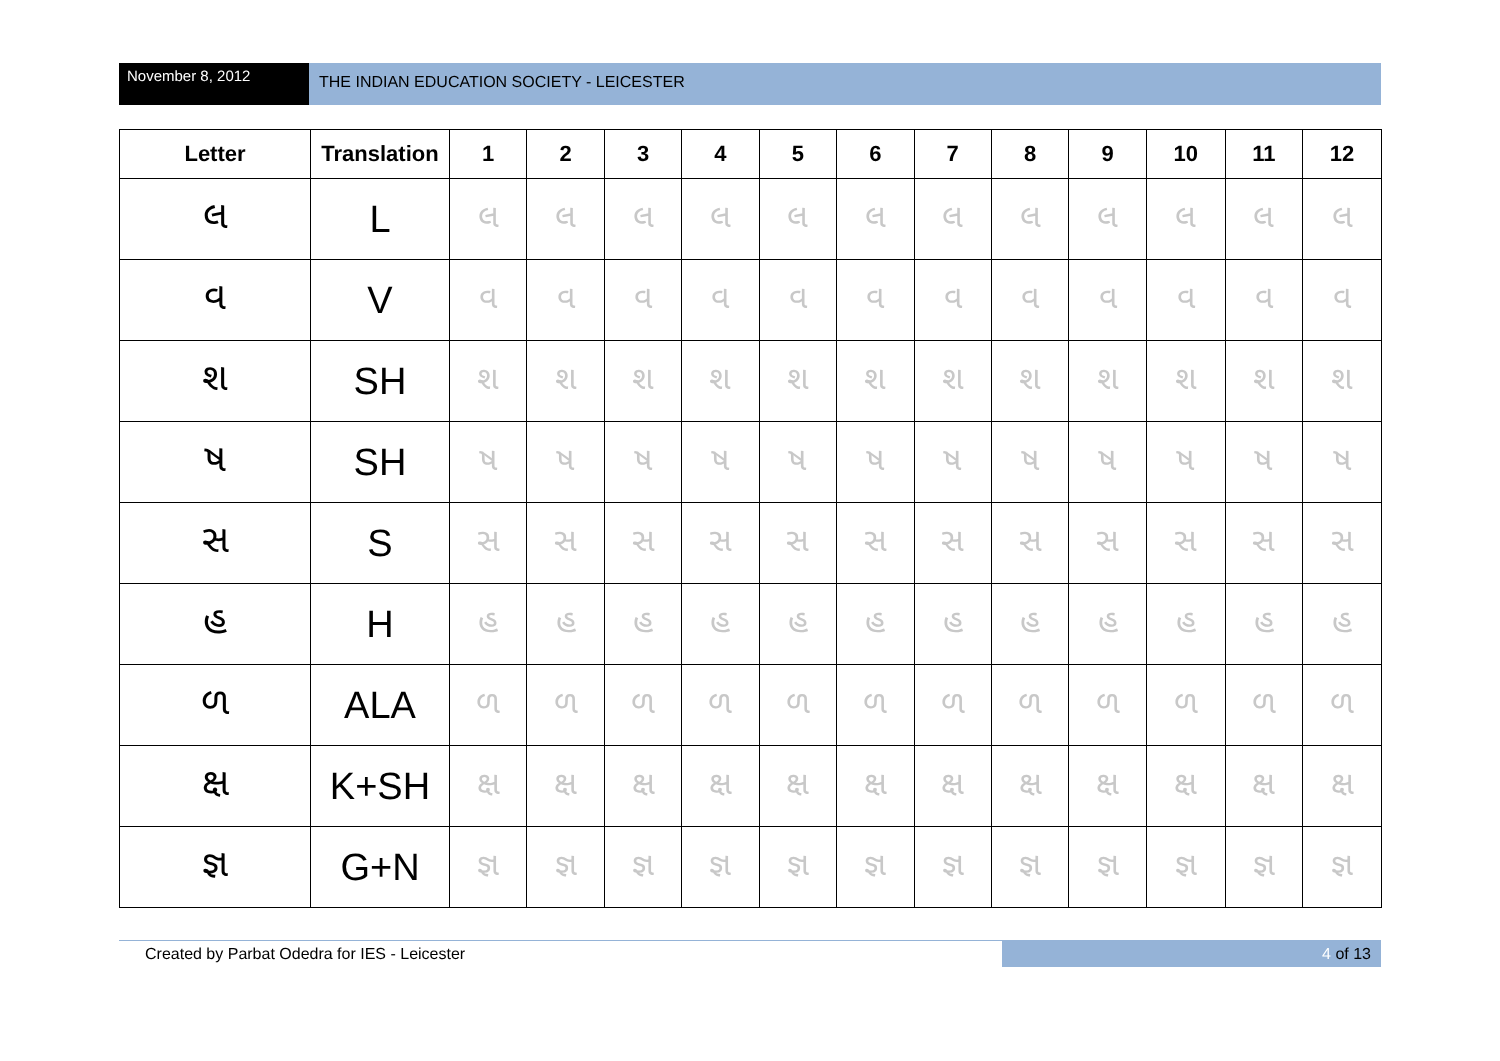November 8, 2012
THE INDIAN EDUCATION SOCIETY - LEICESTER
| Letter | Translation | 1 | 2 | 3 | 4 | 5 | 6 | 7 | 8 | 9 | 10 | 11 | 12 |
| --- | --- | --- | --- | --- | --- | --- | --- | --- | --- | --- | --- | --- | --- |
| લ | L | લ | લ | લ | લ | લ | લ | લ | લ | લ | લ | લ | લ |
| વ | V | વ | વ | વ | વ | વ | વ | વ | વ | વ | વ | વ | વ |
| શ | SH | શ | શ | શ | શ | શ | શ | શ | શ | શ | શ | શ | શ |
| ષ | SH | ષ | ષ | ષ | ષ | ષ | ષ | ષ | ષ | ષ | ષ | ષ | ષ |
| સ | S | સ | સ | સ | સ | સ | સ | સ | સ | સ | સ | સ | સ |
| હ | H | હ | હ | હ | હ | હ | હ | હ | હ | હ | હ | હ | હ |
| ળ | ALA | ળ | ળ | ળ | ળ | ળ | ળ | ળ | ળ | ળ | ળ | ળ | ળ |
| ક્ષ | K+SH | ક્ષ | ક્ષ | ક્ષ | ક્ષ | ક્ષ | ક્ષ | ક્ષ | ક્ષ | ક્ષ | ક્ષ | ક્ષ | ક્ષ |
| જ્ઞ | G+N | જ્ઞ | જ્ઞ | જ્ઞ | જ્ઞ | જ્ઞ | જ્ઞ | જ્ઞ | જ્ઞ | જ્ઞ | જ્ઞ | જ્ઞ | જ્ઞ |
Created by Parbat Odedra for IES - Leicester
4 of 13